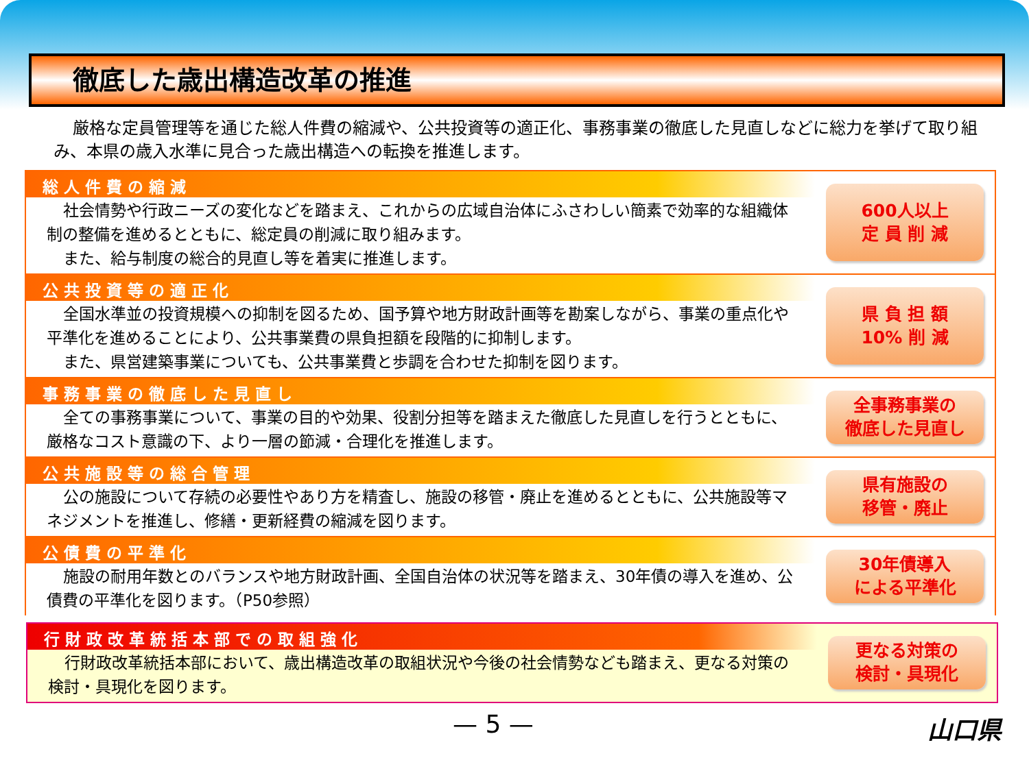徹底した歳出構造改革の推進
厳格な定員管理等を通じた総人件費の縮減や、公共投資等の適正化、事務事業の徹底した見直しなどに総力を挙げて取り組み、本県の歳入水準に見合った歳出構造への転換を推進します。
総人件費の縮減
社会情勢や行政ニーズの変化などを踏まえ、これからの広域自治体にふさわしい簡素で効率的な組織体制の整備を進めるとともに、総定員の削減に取り組みます。
また、給与制度の総合的見直し等を着実に推進します。
600人以上
定 員 削 減
公共投資等の適正化
全国水準並の投資規模への抑制を図るため、国予算や地方財政計画等を勘案しながら、事業の重点化や平準化を進めることにより、公共事業費の県負担額を段階的に抑制します。
また、県営建築事業についても、公共事業費と歩調を合わせた抑制を図ります。
県 負 担 額
10% 削 減
事務事業の徹底した見直し
全ての事務事業について、事業の目的や効果、役割分担等を踏まえた徹底した見直しを行うとともに、厳格なコスト意識の下、より一層の節減・合理化を推進します。
全事務事業の
徹底した見直し
公共施設等の総合管理
公の施設について存続の必要性やあり方を精査し、施設の移管・廃止を進めるとともに、公共施設等マネジメントを推進し、修繕・更新経費の縮減を図ります。
県有施設の
移管・廃止
公債費の平準化
施設の耐用年数とのバランスや地方財政計画、全国自治体の状況等を踏まえ、30年債の導入を進め、公債費の平準化を図ります。（P50参照）
30年債導入
による平準化
行財政改革統括本部での取組強化
行財政改革統括本部において、歳出構造改革の取組状況や今後の社会情勢なども踏まえ、更なる対策の検討・具現化を図ります。
更なる対策の
検討・具現化
— 5 — 山口県